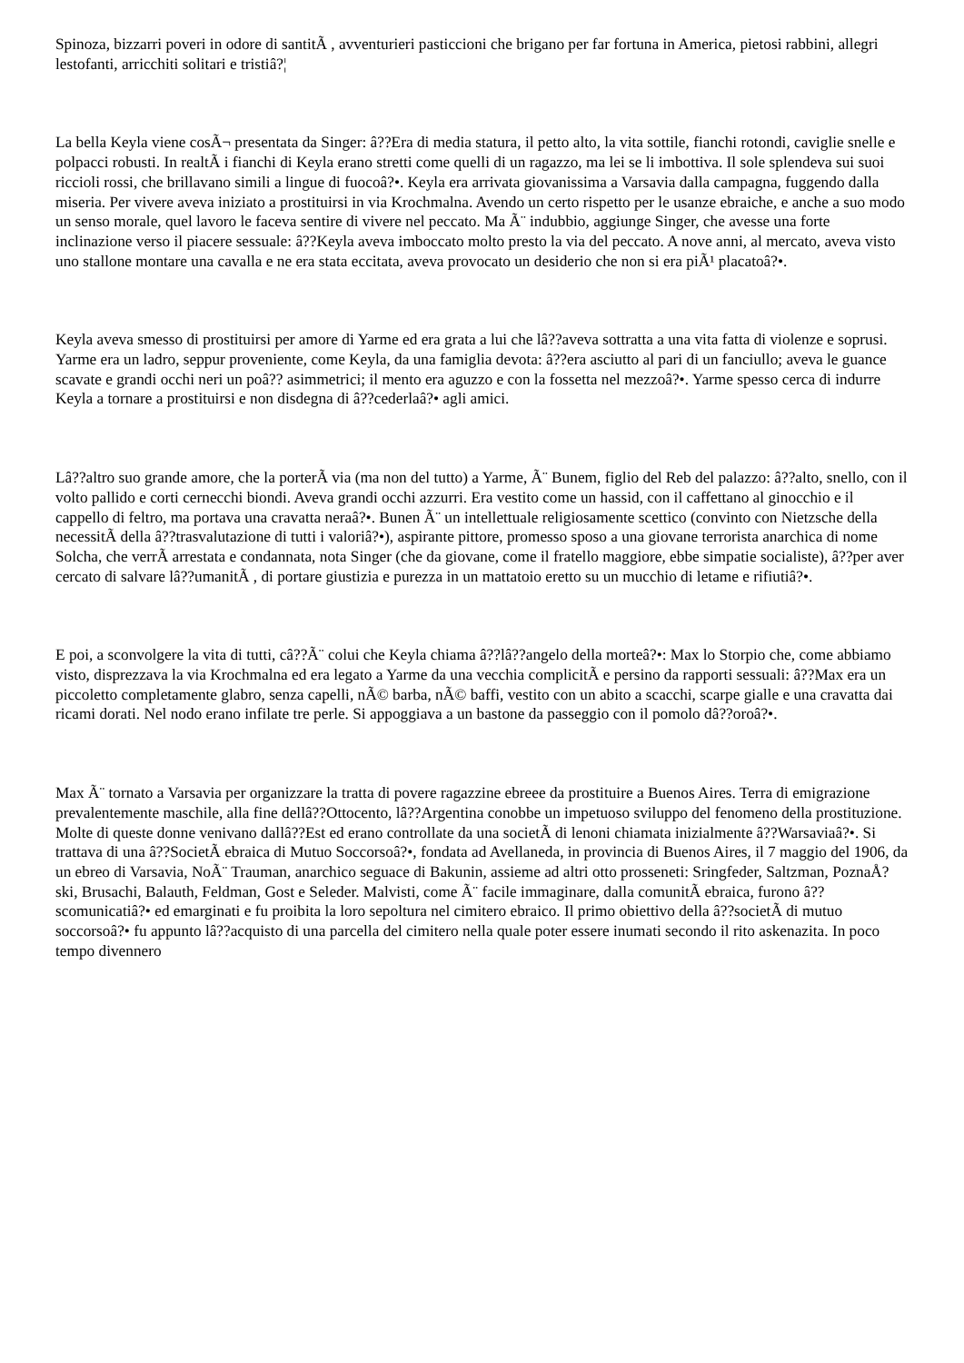Spinoza, bizzarri poveri in odore di santitÃ , avventurieri pasticcioni che brigano per far fortuna in America, pietosi rabbini, allegri lestofanti, arricchiti solitari e tristiâ?¦
La bella Keyla viene cosÃ¬ presentata da Singer: â??Era di media statura, il petto alto, la vita sottile, fianchi rotondi, caviglie snelle e polpacci robusti. In realtÃ i fianchi di Keyla erano stretti come quelli di un ragazzo, ma lei se li imbottiva. Il sole splendeva sui suoi riccioli rossi, che brillavano simili a lingue di fuocoâ?•. Keyla era arrivata giovanissima a Varsavia dalla campagna, fuggendo dalla miseria. Per vivere aveva iniziato a prostituirsi in via Krochmalna. Avendo un certo rispetto per le usanze ebraiche, e anche a suo modo un senso morale, quel lavoro le faceva sentire di vivere nel peccato. Ma Ã¨ indubbio, aggiunge Singer, che avesse una forte inclinazione verso il piacere sessuale: â??Keyla aveva imboccato molto presto la via del peccato. A nove anni, al mercato, aveva visto uno stallone montare una cavalla e ne era stata eccitata, aveva provocato un desiderio che non si era piÃ¹ placatoâ?•.
Keyla aveva smesso di prostituirsi per amore di Yarme ed era grata a lui che lâ??aveva sottratta a una vita fatta di violenze e soprusi. Yarme era un ladro, seppur proveniente, come Keyla, da una famiglia devota: â??era asciutto al pari di un fanciullo; aveva le guance scavate e grandi occhi neri un poâ?? asimmetrici; il mento era aguzzo e con la fossetta nel mezzoâ?•. Yarme spesso cerca di indurre Keyla a tornare a prostituirsi e non disdegna di â??cederlaâ?• agli amici.
Lâ??altro suo grande amore, che la porterÃ via (ma non del tutto) a Yarme, Ã¨ Bunem, figlio del Reb del palazzo: â??alto, snello, con il volto pallido e corti cernecchi biondi. Aveva grandi occhi azzurri. Era vestito come un hassid, con il caffettano al ginocchio e il cappello di feltro, ma portava una cravatta neraâ?•. Bunen Ã¨ un intellettuale religiosamente scettico (convinto con Nietzsche della necessitÃ della â??trasvalutazione di tutti i valoriâ?•), aspirante pittore, promesso sposo a una giovane terrorista anarchica di nome Solcha, che verrÃ arrestata e condannata, nota Singer (che da giovane, come il fratello maggiore, ebbe simpatie socialiste), â??per aver cercato di salvare lâ??umanitÃ , di portare giustizia e purezza in un mattatoio eretto su un mucchio di letame e rifiutiâ?•.
E poi, a sconvolgere la vita di tutti, câ??Ã¨ colui che Keyla chiama â??lâ??angelo della morteâ?•: Max lo Storpio che, come abbiamo visto, disprezzava la via Krochmalna ed era legato a Yarme da una vecchia complicitÃ e persino da rapporti sessuali: â??Max era un piccoletto completamente glabro, senza capelli, nÃ© barba, nÃ© baffi, vestito con un abito a scacchi, scarpe gialle e una cravatta dai ricami dorati. Nel nodo erano infilate tre perle. Si appoggiava a un bastone da passeggio con il pomolo dâ??oroâ?•.
Max Ã¨ tornato a Varsavia per organizzare la tratta di povere ragazzine ebreee da prostituire a Buenos Aires. Terra di emigrazione prevalentemente maschile, alla fine dellâ??Ottocento, lâ??Argentina conobbe un impetuoso sviluppo del fenomeno della prostituzione. Molte di queste donne venivano dallâ??Est ed erano controllate da una societÃ di lenoni chiamata inizialmente â??Warsaviaâ?•. Si trattava di una â??SocietÃ ebraica di Mutuo Soccorsoâ?•, fondata ad Avellaneda, in provincia di Buenos Aires, il 7 maggio del 1906, da un ebreo di Varsavia, NoÃ¨ Trauman, anarchico seguace di Bakunin, assieme ad altri otto prosseneti: Sringfeder, Saltzman, PoznaÅ?ski, Brusachi, Balauth, Feldman, Gost e Seleder. Malvisti, come Ã¨ facile immaginare, dalla comunitÃ ebraica, furono â??scomunicatiâ?• ed emarginati e fu proibita la loro sepoltura nel cimitero ebraico. Il primo obiettivo della â??societÃ di mutuo soccorsoâ?• fu appunto lâ??acquisto di una parcella del cimitero nella quale poter essere inumati secondo il rito askenazita. In poco tempo divennero